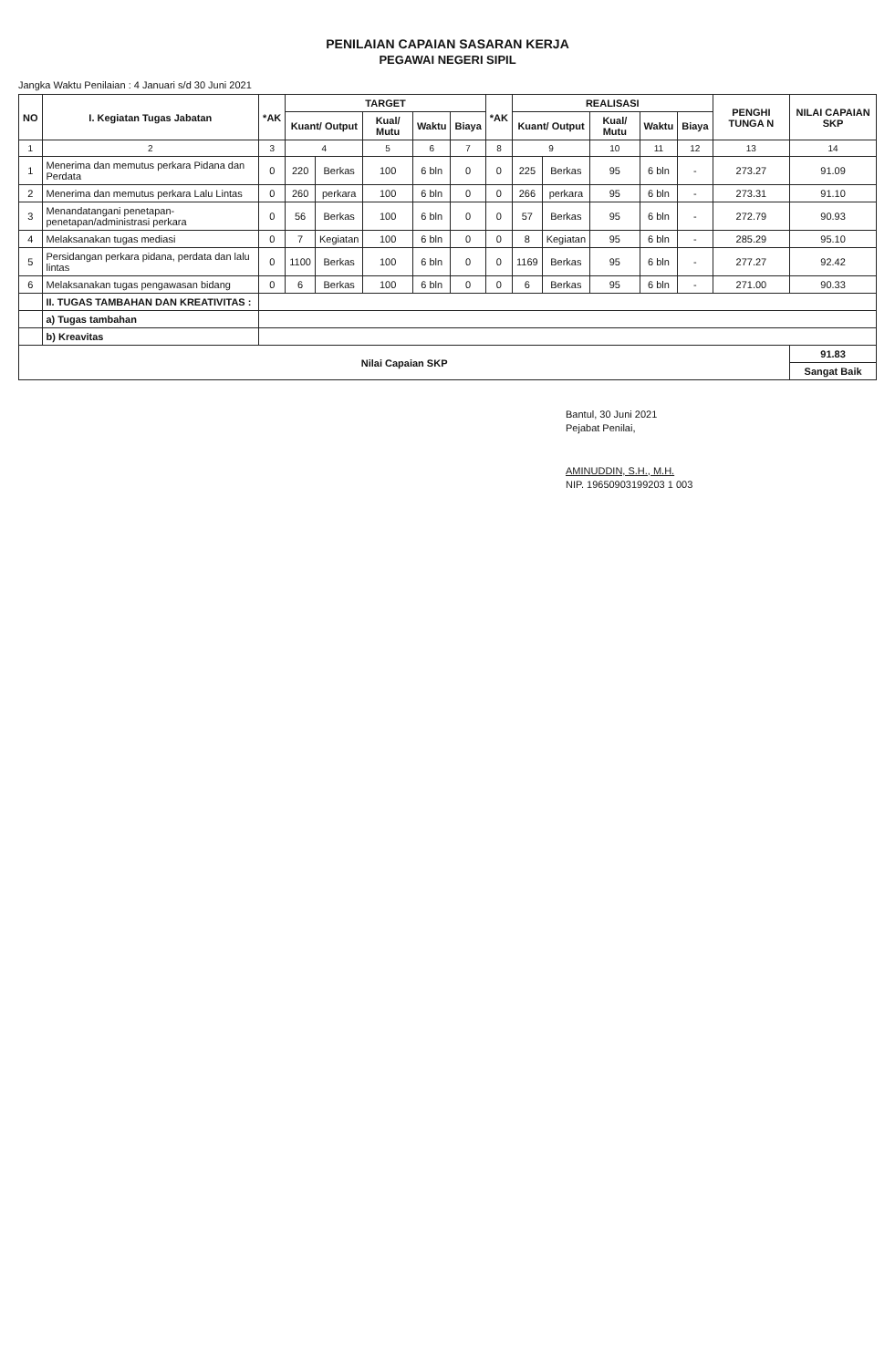PENILAIAN CAPAIAN SASARAN KERJA
PEGAWAI NEGERI SIPIL
Jangka Waktu Penilaian : 4 Januari s/d 30 Juni 2021
| NO | I. Kegiatan Tugas Jabatan | *AK | TARGET | | | | | *AK | REALISASI | | | | | PENGHI TUNGA N | NILAI CAPAIAN SKP |
| --- | --- | --- | --- | --- | --- | --- | --- | --- | --- | --- | --- | --- | --- | --- | --- |
| | | | Kuant/ Output | | Kual/ Mutu | Waktu | Biaya | | Kuant/ Output | | Kual/ Mutu | Waktu | Biaya | | |
| 1 | 2 | 3 | 4 | | 5 | 6 | 7 | 8 | 9 | | 10 | 11 | 12 | 13 | 14 |
| 1 | Menerima dan memutus perkara Pidana dan Perdata | 0 | 220 | Berkas | 100 | 6 bln | 0 | 0 | 225 | Berkas | 95 | 6 bln | - | 273.27 | 91.09 |
| 2 | Menerima dan memutus perkara Lalu Lintas | 0 | 260 | perkara | 100 | 6 bln | 0 | 0 | 266 | perkara | 95 | 6 bln | - | 273.31 | 91.10 |
| 3 | Menandatangani penetapan-penetapan/administrasi perkara | 0 | 56 | Berkas | 100 | 6 bln | 0 | 0 | 57 | Berkas | 95 | 6 bln | - | 272.79 | 90.93 |
| 4 | Melaksanakan tugas mediasi | 0 | 7 | Kegiatan | 100 | 6 bln | 0 | 0 | 8 | Kegiatan | 95 | 6 bln | - | 285.29 | 95.10 |
| 5 | Persidangan perkara pidana, perdata dan lalu lintas | 0 | 1100 | Berkas | 100 | 6 bln | 0 | 0 | 1169 | Berkas | 95 | 6 bln | - | 277.27 | 92.42 |
| 6 | Melaksanakan tugas pengawasan bidang | 0 | 6 | Berkas | 100 | 6 bln | 0 | 0 | 6 | Berkas | 95 | 6 bln | - | 271.00 | 90.33 |
| | II. TUGAS TAMBAHAN DAN KREATIVITAS : | | | | | | | | | | | | | | |
| | a) Tugas tambahan | | | | | | | | | | | | | | |
| | b) Kreavitas | | | | | | | | | | | | | | |
| Nilai Capaian SKP | | | | | | | | | | | | | | | 91.83 |
| | | | | | | | | | | | | | | | Sangat Baik |
Bantul, 30 Juni 2021
Pejabat Penilai,
AMINUDDIN, S.H., M.H.
NIP. 19650903199203 1 003